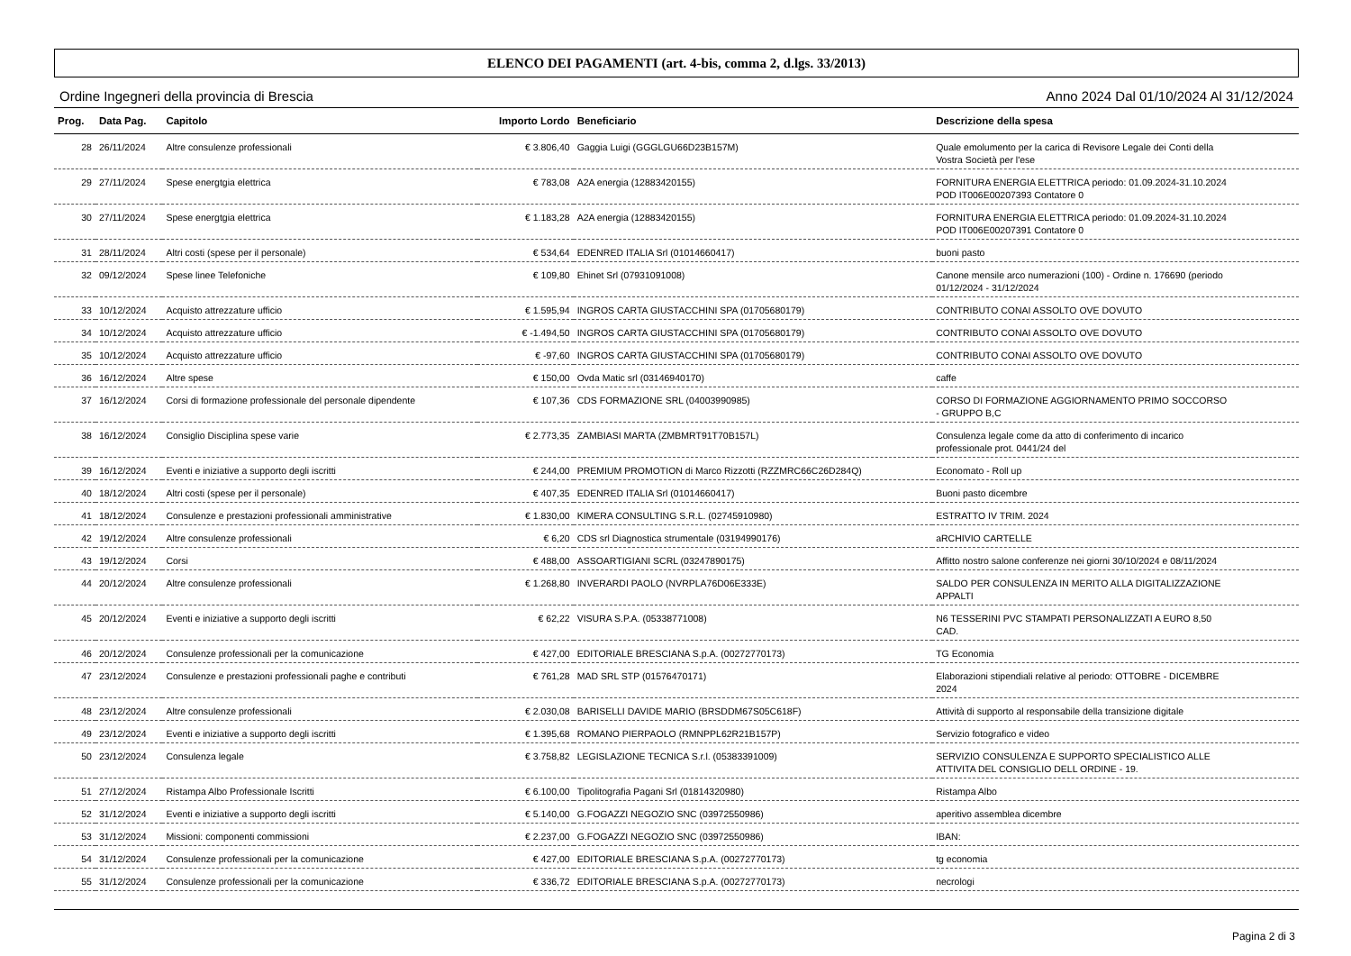ELENCO DEI PAGAMENTI (art. 4-bis, comma 2, d.lgs. 33/2013)
Ordine Ingegneri della provincia di Brescia Anno 2024 Dal 01/10/2024 Al 31/12/2024
| Prog. | Data Pag. | Capitolo | Importo Lordo | Beneficiario | Descrizione della spesa |
| --- | --- | --- | --- | --- | --- |
| 28 | 26/11/2024 | Altre consulenze professionali | € 3.806,40 | Gaggia Luigi (GGGLGU66D23B157M) | Quale emolumento per la carica di Revisore Legale dei Conti della Vostra Società per l'ese |
| 29 | 27/11/2024 | Spese energtgia elettrica | € 783,08 | A2A energia (12883420155) | FORNITURA ENERGIA ELETTRICA periodo: 01.09.2024-31.10.2024 POD IT006E00207393 Contatore 0 |
| 30 | 27/11/2024 | Spese energtgia elettrica | € 1.183,28 | A2A energia (12883420155) | FORNITURA ENERGIA ELETTRICA periodo: 01.09.2024-31.10.2024 POD IT006E00207391 Contatore 0 |
| 31 | 28/11/2024 | Altri costi (spese per il personale) | € 534,64 | EDENRED ITALIA Srl (01014660417) | buoni pasto |
| 32 | 09/12/2024 | Spese linee Telefoniche | € 109,80 | Ehinet Srl (07931091008) | Canone mensile arco numerazioni (100) - Ordine n. 176690 (periodo 01/12/2024 - 31/12/2024 |
| 33 | 10/12/2024 | Acquisto attrezzature ufficio | € 1.595,94 | INGROS CARTA GIUSTACCHINI SPA (01705680179) | CONTRIBUTO CONAI ASSOLTO OVE DOVUTO |
| 34 | 10/12/2024 | Acquisto attrezzature ufficio | € -1.494,50 | INGROS CARTA GIUSTACCHINI SPA (01705680179) | CONTRIBUTO CONAI ASSOLTO OVE DOVUTO |
| 35 | 10/12/2024 | Acquisto attrezzature ufficio | € -97,60 | INGROS CARTA GIUSTACCHINI SPA (01705680179) | CONTRIBUTO CONAI ASSOLTO OVE DOVUTO |
| 36 | 16/12/2024 | Altre spese | € 150,00 | Ovda Matic srl (03146940170) | caffe |
| 37 | 16/12/2024 | Corsi di formazione professionale del personale dipendente | € 107,36 | CDS FORMAZIONE SRL (04003990985) | CORSO DI FORMAZIONE AGGIORNAMENTO PRIMO SOCCORSO - GRUPPO B,C |
| 38 | 16/12/2024 | Consiglio Disciplina spese varie | € 2.773,35 | ZAMBIASI MARTA (ZMBMRT91T70B157L) | Consulenza legale come da atto di conferimento di incarico professionale prot. 0441/24 del |
| 39 | 16/12/2024 | Eventi e iniziative a supporto degli iscritti | € 244,00 | PREMIUM PROMOTION di Marco Rizzotti (RZZMRC66C26D284Q) | Economato - Roll up |
| 40 | 18/12/2024 | Altri costi (spese per il personale) | € 407,35 | EDENRED ITALIA Srl (01014660417) | Buoni pasto dicembre |
| 41 | 18/12/2024 | Consulenze e prestazioni professionali amministrative | € 1.830,00 | KIMERA CONSULTING S.R.L. (02745910980) | ESTRATTO IV TRIM. 2024 |
| 42 | 19/12/2024 | Altre consulenze professionali | € 6,20 | CDS srl Diagnostica strumentale (03194990176) | aRCHIVIO CARTELLE |
| 43 | 19/12/2024 | Corsi | € 488,00 | ASSOARTIGIANI SCRL (03247890175) | Affitto nostro salone conferenze nei giorni 30/10/2024 e 08/11/2024 |
| 44 | 20/12/2024 | Altre consulenze professionali | € 1.268,80 | INVERARDI PAOLO (NVRPLA76D06E333E) | SALDO PER CONSULENZA IN MERITO ALLA DIGITALIZZAZIONE APPALTI |
| 45 | 20/12/2024 | Eventi e iniziative a supporto degli iscritti | € 62,22 | VISURA S.P.A. (05338771008) | N6 TESSERINI PVC STAMPATI PERSONALIZZATI A EURO 8,50 CAD. |
| 46 | 20/12/2024 | Consulenze professionali per la comunicazione | € 427,00 | EDITORIALE BRESCIANA S.p.A. (00272770173) | TG Economia |
| 47 | 23/12/2024 | Consulenze e prestazioni professionali paghe e contributi | € 761,28 | MAD SRL STP (01576470171) | Elaborazioni stipendiali relative al periodo: OTTOBRE - DICEMBRE 2024 |
| 48 | 23/12/2024 | Altre consulenze professionali | € 2.030,08 | BARISELLI DAVIDE MARIO (BRSDDM67S05C618F) | Attività di supporto al responsabile della transizione digitale |
| 49 | 23/12/2024 | Eventi e iniziative a supporto degli iscritti | € 1.395,68 | ROMANO PIERPAOLO (RMNPPL62R21B157P) | Servizio fotografico e video |
| 50 | 23/12/2024 | Consulenza legale | € 3.758,82 | LEGISLAZIONE TECNICA S.r.l. (05383391009) | SERVIZIO CONSULENZA E SUPPORTO SPECIALISTICO ALLE ATTIVITA DEL CONSIGLIO DELL ORDINE - 19. |
| 51 | 27/12/2024 | Ristampa Albo Professionale Iscritti | € 6.100,00 | Tipolitografia Pagani Srl (01814320980) | Ristampa Albo |
| 52 | 31/12/2024 | Eventi e iniziative a supporto degli iscritti | € 5.140,00 | G.FOGAZZI NEGOZIO SNC (03972550986) | aperitivo assemblea dicembre |
| 53 | 31/12/2024 | Missioni: componenti commissioni | € 2.237,00 | G.FOGAZZI NEGOZIO SNC (03972550986) | IBAN: |
| 54 | 31/12/2024 | Consulenze professionali per la comunicazione | € 427,00 | EDITORIALE BRESCIANA S.p.A. (00272770173) | tg economia |
| 55 | 31/12/2024 | Consulenze professionali per la comunicazione | € 336,72 | EDITORIALE BRESCIANA S.p.A. (00272770173) | necrologi |
Pagina 2 di 3